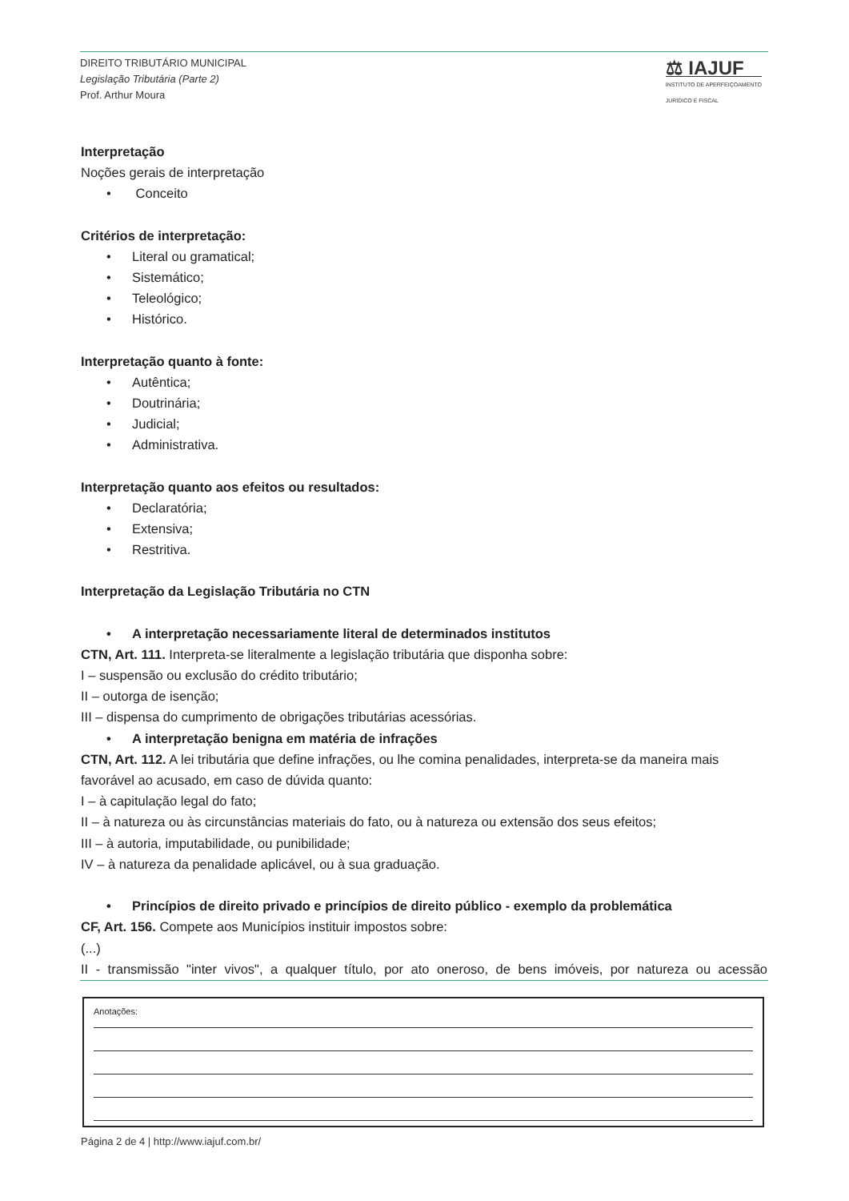DIREITO TRIBUTÁRIO MUNICIPAL
Legislação Tributária (Parte 2)
Prof. Arthur Moura
⚖ IAJUF
INSTITUTO DE APERFEIÇOAMENTO
JURÍDICO E FISCAL
Interpretação
Noções gerais de interpretação
• Conceito
Critérios de interpretação:
• Literal ou gramatical;
• Sistemático;
• Teleológico;
• Histórico.
Interpretação quanto à fonte:
• Autêntica;
• Doutrinária;
• Judicial;
• Administrativa.
Interpretação quanto aos efeitos ou resultados:
• Declaratória;
• Extensiva;
• Restritiva.
Interpretação da Legislação Tributária no CTN
• A interpretação necessariamente literal de determinados institutos
CTN, Art. 111. Interpreta-se literalmente a legislação tributária que disponha sobre:
I – suspensão ou exclusão do crédito tributário;
II – outorga de isenção;
III – dispensa do cumprimento de obrigações tributárias acessórias.
• A interpretação benigna em matéria de infrações
CTN, Art. 112. A lei tributária que define infrações, ou lhe comina penalidades, interpreta-se da maneira mais favorável ao acusado, em caso de dúvida quanto:
I – à capitulação legal do fato;
II – à natureza ou às circunstâncias materiais do fato, ou à natureza ou extensão dos seus efeitos;
III – à autoria, imputabilidade, ou punibilidade;
IV – à natureza da penalidade aplicável, ou à sua graduação.
• Princípios de direito privado e princípios de direito público - exemplo da problemática
CF, Art. 156. Compete aos Municípios instituir impostos sobre:
(...)
II - transmissão "inter vivos", a qualquer título, por ato oneroso, de bens imóveis, por natureza ou acessão
Anotações:
Página 2 de 4 | http://www.iajuf.com.br/